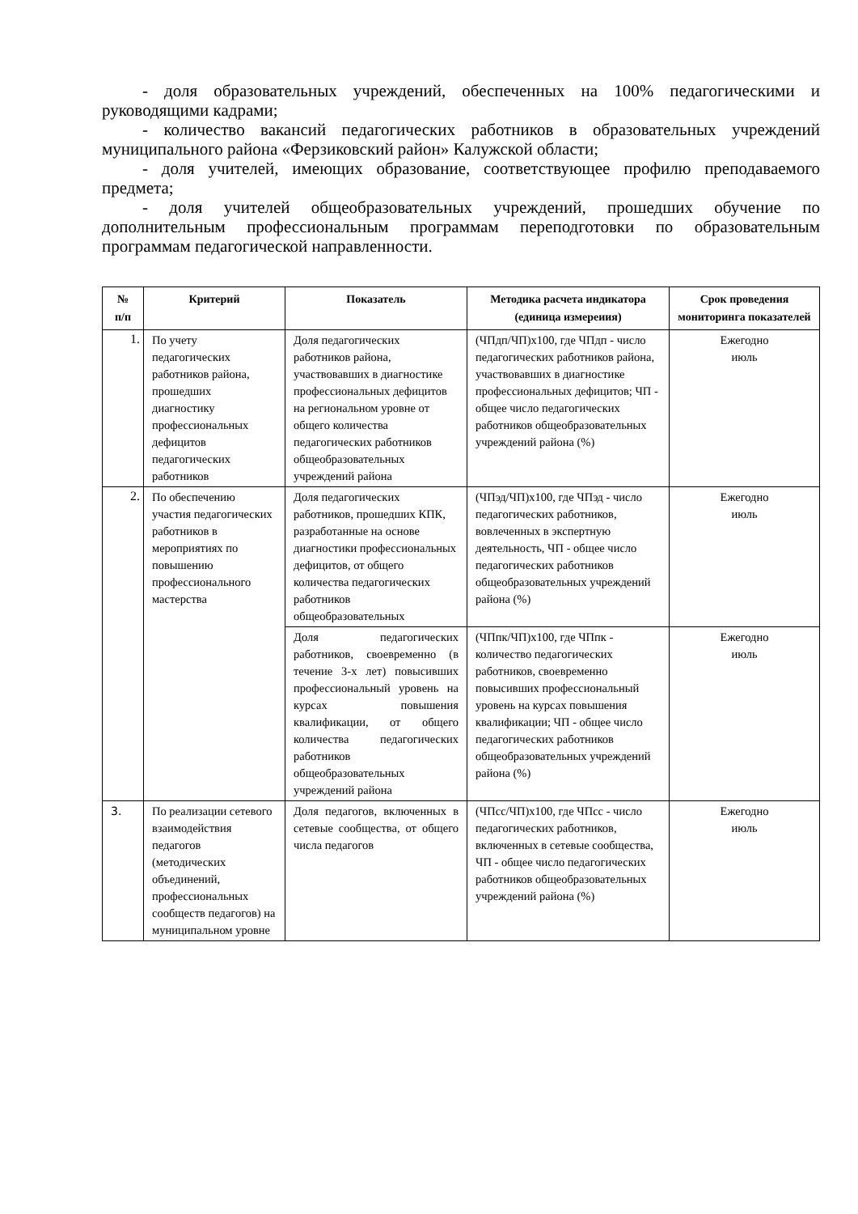- доля образовательных учреждений, обеспеченных на 100% педагогическими и руководящими кадрами;
- количество вакансий педагогических работников в образовательных учреждений муниципального района «Ферзиковский район» Калужской области;
- доля учителей, имеющих образование, соответствующее профилю преподаваемого предмета;
- доля учителей общеобразовательных учреждений, прошедших обучение по дополнительным профессиональным программам переподготовки по образовательным программам педагогической направленности.
| № п/п | Критерий | Показатель | Методика расчета индикатора (единица измереиия) | Срок проведения мониторинга показателей |
| --- | --- | --- | --- | --- |
| 1. | По учету педагогических работников района, прошедших диагностику профессиональных дефицитов педагогических работников | Доля педагогических работников района, участвовавших в диагностике профессиональных дефицитов на региональном уровне от общего количества педагогических работников общеобразовательных учреждений района | (ЧПдп/ЧП)х100, где ЧПдп - число педагогических работников района, участвовавших в диагностике профессиональных дефицитов; ЧП - общее число педагогических работников общеобразовательных учреждений района (%) | Ежегодно июль |
| 2. | По обеспечению участия педагогических работников в мероприятиях по повышению профессионального мастерства | Доля педагогических работников, прошедших КПК, разработанные на основе диагностики профессиональных дефицитов, от общего количества педагогических работников общеобразовательных | (ЧПэд/ЧП)х100, где ЧПэд - число педагогических работников, вовлеченных в экспертную деятельность, ЧП - общее число педагогических работников общеобразовательных учреждений района (%) | Ежегодно июль |
| | | Доля педагогических работников, своевременно (в течение 3-х лет) повысивших профессиональный уровень на курсах повышения квалификации, от общего количества педагогических работников общеобразовательных учреждений района | (ЧПпк/ЧП)х100, где ЧПпк - количество педагогических работников, своевременно повысивших профессиональный уровень на курсах повышения квалификации; ЧП - общее число педагогических работников общеобразовательных учреждений района (%) | Ежегодно июль |
| 3. | По реализации сетевого взаимодействия педагогов (методических объединений, профессиональных сообществ педагогов) на муниципальном уровне | Доля педагогов, включенных в сетевые сообщества, от общего числа педагогов | (ЧПсс/ЧП)х100, где ЧПсс - число педагогических работников, включенных в сетевые сообщества, ЧП - общее число педагогических работников общеобразовательных учреждений района (%) | Ежегодно июль |